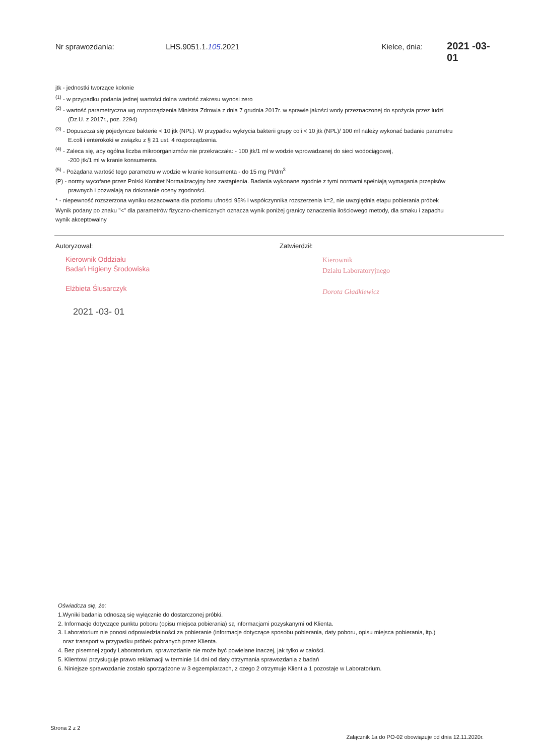Nr sprawozdania: LHS.9051.1.105.2021 Kielce, dnia: 2021 -03- 01
jtk - jednostki tworzące kolonie
<sup>(1)</sup> - w przypadku podania jednej wartości dolna wartość zakresu wynosi zero
<sup>(2)</sup> - wartość parametryczna wg rozporządzenia Ministra Zdrowia z dnia 7 grudnia 2017r. w sprawie jakości wody przeznaczonej do spożycia przez ludzi
(Dz.U. z 2017r., poz. 2294)
<sup>(3)</sup> - Dopuszcza się pojedyncze bakterie < 10 jtk (NPL). W przypadku wykrycia bakterii grupy coli < 10 jtk (NPL)/ 100 ml należy wykonać badanie parametru
E.coli i enterokoki w związku z § 21 ust. 4 rozporządzenia.
<sup>(4)</sup> - Zaleca się, aby ogólna liczba mikroorganizmów nie przekraczała: - 100 jtk/1 ml w wodzie wprowadzanej do sieci wodociągowej,
-200 jtk/1 ml w kranie konsumenta.
<sup>(5)</sup> - Pożądana wartość tego parametru w wodzie w kranie konsumenta - do 15 mg Pt/dm<sup>3</sup>
(P) - normy wycofane przez Polski Komitet Normalizacyjny bez zastąpienia. Badania wykonane zgodnie z tymi normami spełniają wymagania przepisów
prawnych i pozwalają na dokonanie oceny zgodności.
* - niepewność rozszerzona wyniku oszacowana dla poziomu ufności 95% i współczynnika rozszerzenia k=2, nie uwzględnia etapu pobierania próbek
Wynik podany po znaku "<" dla parametrów fizyczno-chemicznych oznacza wynik poniżej granicy oznaczenia ilościowego metody, dla smaku i zapachu
wynik akceptowalny
Autoryzował:
Kierownik Oddziału
Badań Higieny Środowiska
Elżbieta Ślusarczyk
2021 -03- 01
Zatwierdził:
Kierownik
Działu Laboratoryjnego
Dorota Gładkiewicz
Oświadcza się, że:
1.Wyniki badania odnoszą się wyłącznie do dostarczonej próbki.
2. Informacje dotyczące punktu poboru (opisu miejsca pobierania) są informacjami pozyskanymi od Klienta.
3. Laboratorium nie ponosi odpowiedzialności za pobieranie (informacje dotyczące sposobu pobierania, daty poboru, opisu miejsca pobierania, itp.)
oraz transport w przypadku próbek pobranych przez Klienta.
4. Bez pisemnej zgody Laboratorium, sprawozdanie nie może być powielane inaczej, jak tylko w całości.
5. Klientowi przysługuje prawo reklamacji w terminie 14 dni od daty otrzymania sprawozdania z badań
6. Niniejsze sprawozdanie zostało sporządzone w 3 egzemplarzach, z czego 2 otrzymuje Klient a 1 pozostaje w Laboratorium.
Strona 2 z 2 Załącznik 1a do PO-02 obowiązuje od dnia 12.11.2020r.